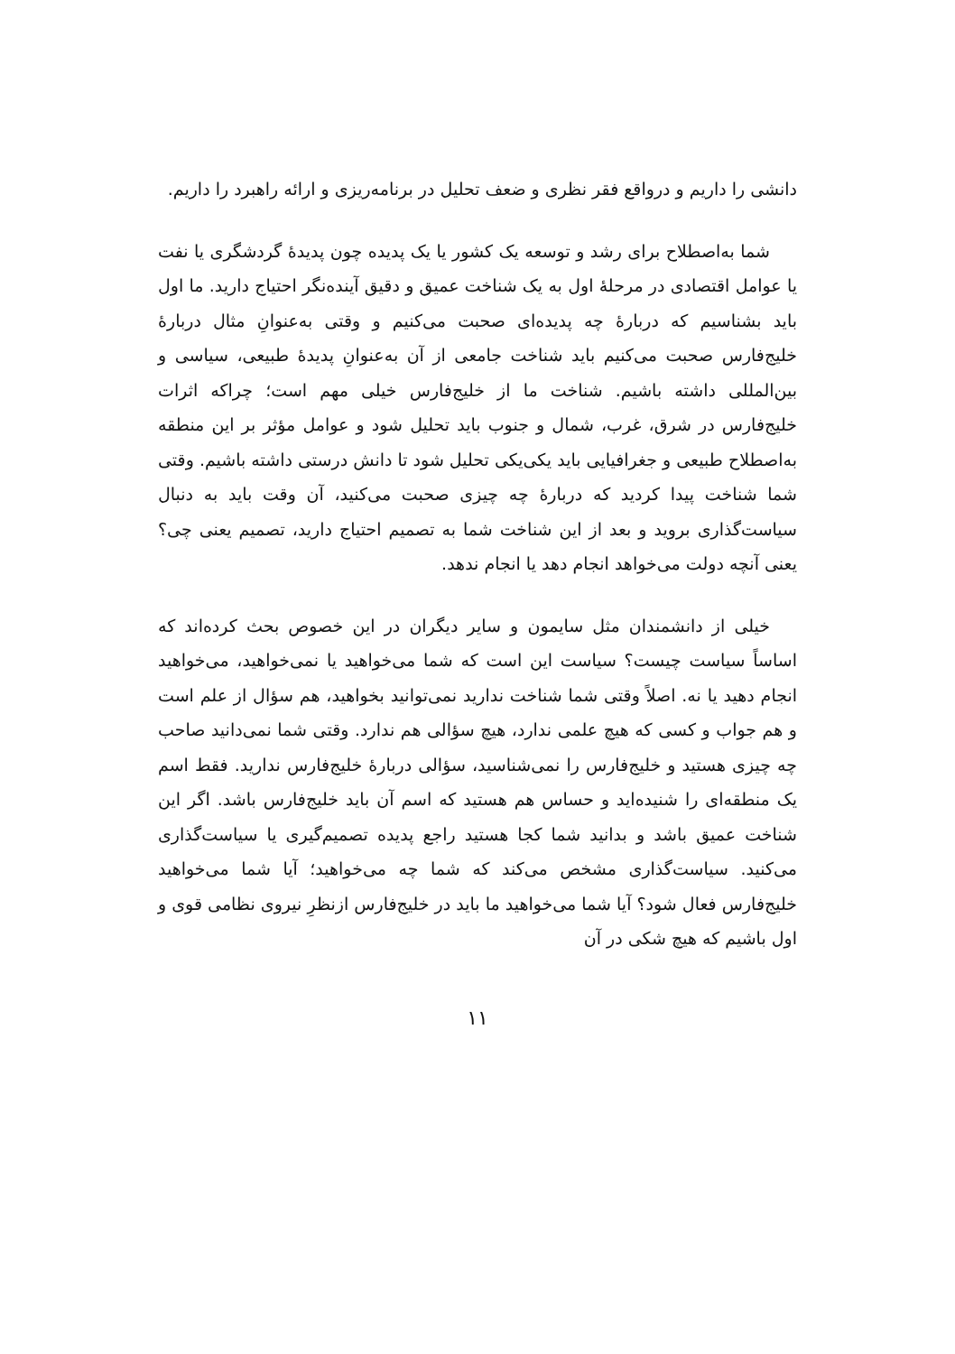دانشی را داریم و درواقع فقر نظری و ضعف تحلیل در برنامه‌ریزی و ارائه راهبرد را داریم.
شما به‌اصطلاح برای رشد و توسعه یک کشور یا یک پدیده چون پدیدهٔ گردشگری یا نفت یا عوامل اقتصادی در مرحلهٔ اول به یک شناخت عمیق و دقیق آینده‌نگر احتیاج دارید. ما اول باید بشناسیم که دربارهٔ چه پدیده‌ای صحبت می‌کنیم و وقتی به‌عنوانِ مثال دربارهٔ خلیج‌فارس صحبت می‌کنیم باید شناخت جامعی از آن به‌عنوانِ پدیدهٔ طبیعی، سیاسی و بین‌المللی داشته باشیم. شناخت ما از خلیج‌فارس خیلی مهم است؛ چراکه اثرات خلیج‌فارس در شرق، غرب، شمال و جنوب باید تحلیل شود و عوامل مؤثر بر این منطقه به‌اصطلاح طبیعی و جغرافیایی باید یکی‌یکی تحلیل شود تا دانش درستی داشته باشیم. وقتی شما شناخت پیدا کردید که دربارهٔ چه چیزی صحبت می‌کنید، آن وقت باید به دنبال سیاست‌گذاری بروید و بعد از این شناخت شما به تصمیم احتیاج دارید، تصمیم یعنی چی؟ یعنی آنچه دولت می‌خواهد انجام دهد یا انجام ندهد.
خیلی از دانشمندان مثل سایمون و سایر دیگران در این خصوص بحث کرده‌اند که اساساً سیاست چیست؟ سیاست این است که شما می‌خواهید یا نمی‌خواهید، می‌خواهید انجام دهید یا نه. اصلاً وقتی شما شناخت ندارید نمی‌توانید بخواهید، هم سؤال از علم است و هم جواب و کسی که هیچ علمی ندارد، هیچ سؤالی هم ندارد. وقتی شما نمی‌دانید صاحب چه چیزی هستید و خلیج‌فارس را نمی‌شناسید، سؤالی دربارهٔ خلیج‌فارس ندارید. فقط اسم یک منطقه‌ای را شنیده‌اید و حساس هم هستید که اسم آن باید خلیج‌فارس باشد. اگر این شناخت عمیق باشد و بدانید شما کجا هستید راجع پدیده تصمیم‌گیری یا سیاست‌گذاری می‌کنید. سیاست‌گذاری مشخص می‌کند که شما چه می‌خواهید؛ آیا شما می‌خواهید خلیج‌فارس فعال شود؟ آیا شما می‌خواهید ما باید در خلیج‌فارس ازنظرِ نیروی نظامی قوی و اول باشیم که هیچ شکی در آن
۱۱